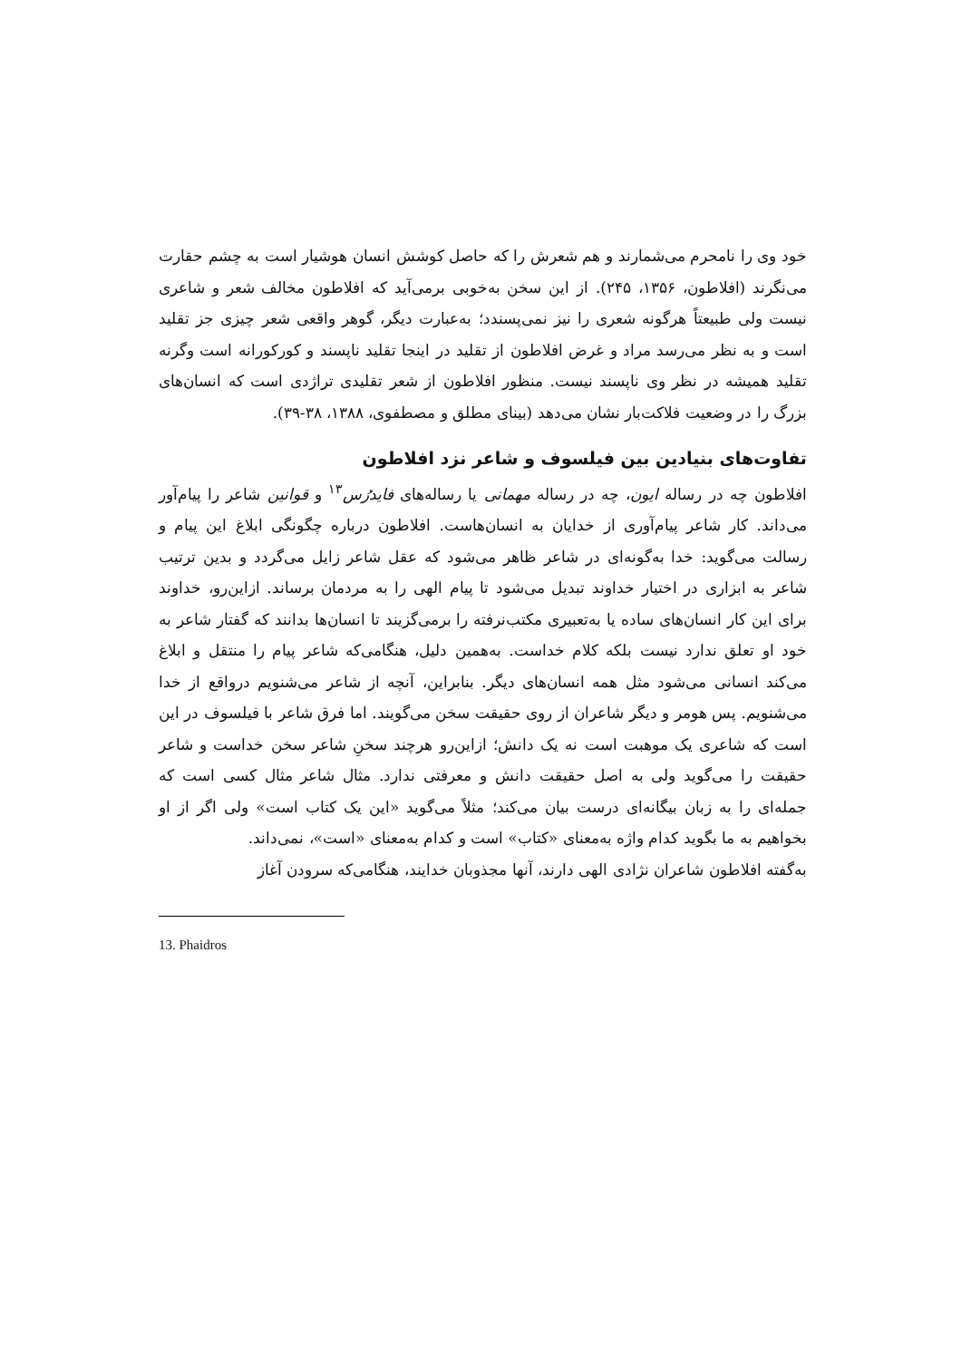خود وی را نامحرم می‌شمارند و هم شعرش را که حاصل کوشش انسان هوشیار است به چشم حقارت می‌نگرند (افلاطون، ۱۳۵۶، ۲۴۵). از این سخن به‌خوبی برمی‌آید که افلاطون مخالف شعر و شاعری نیست ولی طبیعتاً هرگونه شعری را نیز نمی‌پسندد؛ به‌عبارت دیگر، گوهر واقعی شعر چیزی جز تقلید است و به نظر می‌رسد مراد و غرض افلاطون از تقلید در اینجا تقلید ناپسند و کورکورانه است وگرنه تقلید همیشه در نظر وی ناپسند نیست. منظور افلاطون از شعر تقلیدی تراژدی است که انسان‌های بزرگ را در وضعیت فلاکت‌بار نشان می‌دهد (بینای مطلق و مصطفوی، ۱۳۸۸، ۳۸-۳۹).
تفاوت‌های بنیادین بین فیلسوف و شاعر نزد افلاطون
افلاطون چه در رساله ایون، چه در رساله مهمانی یا رساله‌های فایدرُس<sup>۱۳</sup> و قوانین شاعر را پیام‌آور می‌داند. کار شاعر پیام‌آوری از خدایان به انسان‌هاست. افلاطون درباره چگونگی ابلاغ این پیام و رسالت می‌گوید: خدا به‌گونه‌ای در شاعر ظاهر می‌شود که عقل شاعر زایل می‌گردد و بدین ترتیب شاعر به ابزاری در اختیار خداوند تبدیل می‌شود تا پیام الهی را به مردمان برساند. ازاین‌رو، خداوند برای این کار انسان‌های ساده یا به‌تعبیری مکتب‌نرفته را برمی‌گزیند تا انسان‌ها بدانند که گفتار شاعر به خود او تعلق ندارد نیست بلکه کلام خداست. به‌همین دلیل، هنگامی‌که شاعر پیام را منتقل و ابلاغ می‌کند انسانی می‌شود مثل همه انسان‌های دیگر. بنابراین، آنچه از شاعر می‌شنویم درواقع از خدا می‌شنویم. پس هومر و دیگر شاعران از روی حقیقت سخن می‌گویند. اما فرق شاعر با فیلسوف در این است که شاعری یک موهبت است نه یک دانش؛ ازاین‌رو هرچند سخنِ شاعر سخن خداست و شاعر حقیقت را می‌گوید ولی به اصل حقیقت دانش و معرفتی ندارد. مثال شاعر مثال کسی است که جمله‌ای را به زبان بیگانه‌ای درست بیان می‌کند؛ مثلاً می‌گوید «این یک کتاب است» ولی اگر از او بخواهیم به ما بگوید کدام واژه به‌معنای «کتاب» است و کدام به‌معنای «است»، نمی‌داند.
به‌گفته افلاطون شاعران نژادی الهی دارند، آنها مجذوبان خدایند، هنگامی‌که سرودن آغاز
13. Phaidros